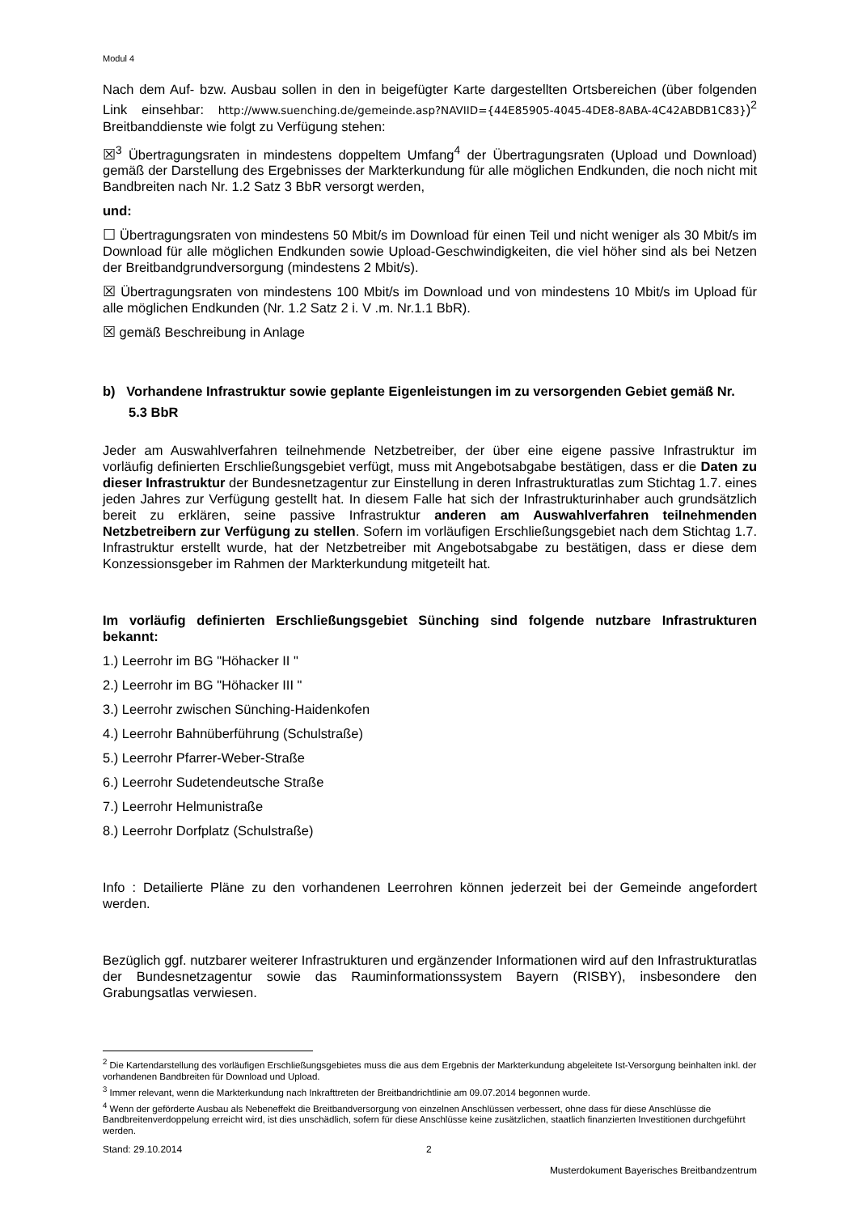Modul 4
Nach dem Auf- bzw. Ausbau sollen in den in beigefügter Karte dargestellten Ortsbereichen (über folgenden Link einsehbar: http://www.suenching.de/gemeinde.asp?NAVIID={44E85905-4045-4DE8-8ABA-4C42ABDB1C83})<sup>2</sup> Breitbanddienste wie folgt zu Verfügung stehen:
☒<sup>3</sup> Übertragungsraten in mindestens doppeltem Umfang<sup>4</sup> der Übertragungsraten (Upload und Download) gemäß der Darstellung des Ergebnisses der Markterkundung für alle möglichen Endkunden, die noch nicht mit Bandbreiten nach Nr. 1.2 Satz 3 BbR versorgt werden,
und:
☐ Übertragungsraten von mindestens 50 Mbit/s im Download für einen Teil und nicht weniger als 30 Mbit/s im Download für alle möglichen Endkunden sowie Upload-Geschwindigkeiten, die viel höher sind als bei Netzen der Breitbandgrundversorgung (mindestens 2 Mbit/s).
☒ Übertragungsraten von mindestens 100 Mbit/s im Download und von mindestens 10 Mbit/s im Upload für alle möglichen Endkunden (Nr. 1.2 Satz 2 i. V .m. Nr.1.1 BbR).
☒ gemäß Beschreibung in Anlage
b) Vorhandene Infrastruktur sowie geplante Eigenleistungen im zu versorgenden Gebiet gemäß Nr. 5.3 BbR
Jeder am Auswahlverfahren teilnehmende Netzbetreiber, der über eine eigene passive Infrastruktur im vorläufig definierten Erschließungsgebiet verfügt, muss mit Angebotsabgabe bestätigen, dass er die Daten zu dieser Infrastruktur der Bundesnetzagentur zur Einstellung in deren Infrastrukturatlas zum Stichtag 1.7. eines jeden Jahres zur Verfügung gestellt hat. In diesem Falle hat sich der Infrastrukturinhaber auch grundsätzlich bereit zu erklären, seine passive Infrastruktur anderen am Auswahlverfahren teilnehmenden Netzbetreibern zur Verfügung zu stellen. Sofern im vorläufigen Erschließungsgebiet nach dem Stichtag 1.7. Infrastruktur erstellt wurde, hat der Netzbetreiber mit Angebotsabgabe zu bestätigen, dass er diese dem Konzessionsgeber im Rahmen der Markterkundung mitgeteilt hat.
Im vorläufig definierten Erschließungsgebiet Sünching sind folgende nutzbare Infrastrukturen bekannt:
1.) Leerrohr im BG "Höhacker II "
2.) Leerrohr im BG "Höhacker III "
3.) Leerrohr zwischen Sünching-Haidenkofen
4.) Leerrohr Bahnüberführung (Schulstraße)
5.) Leerrohr Pfarrer-Weber-Straße
6.) Leerrohr Sudetendeutsche Straße
7.) Leerrohr Helmunistraße
8.) Leerrohr Dorfplatz (Schulstraße)
Info : Detailierte Pläne zu den vorhandenen Leerrohren können jederzeit bei der Gemeinde angefordert werden.
Bezüglich ggf. nutzbarer weiterer Infrastrukturen und ergänzender Informationen wird auf den Infrastrukturatlas der Bundesnetzagentur sowie das Rauminformationssystem Bayern (RISBY), insbesondere den Grabungsatlas verwiesen.
<sup>2</sup> Die Kartendarstellung des vorläufigen Erschließungsgebietes muss die aus dem Ergebnis der Markterkundung abgeleitete Ist-Versorgung beinhalten inkl. der vorhandenen Bandbreiten für Download und Upload.
<sup>3</sup> Immer relevant, wenn die Markterkundung nach Inkrafttreten der Breitbandrichtlinie am 09.07.2014 begonnen wurde.
<sup>4</sup> Wenn der geförderte Ausbau als Nebeneffekt die Breitbandversorgung von einzelnen Anschlüssen verbessert, ohne dass für diese Anschlüsse die Bandbreitenverdoppelung erreicht wird, ist dies unschädlich, sofern für diese Anschlüsse keine zusätzlichen, staatlich finanzierten Investitionen durchgeführt werden.
Stand: 29.10.2014 2
Musterdokument Bayerisches Breitbandzentrum